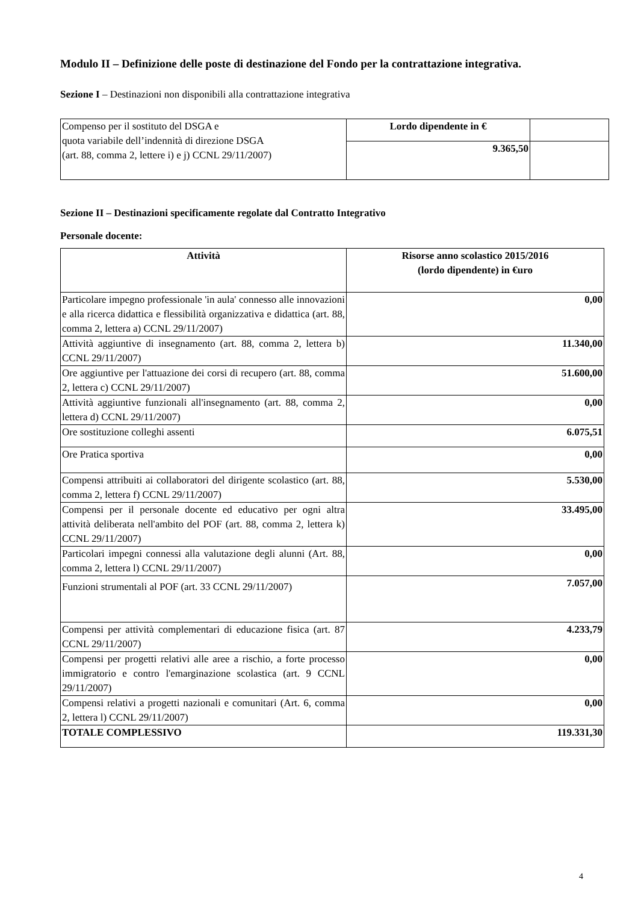Modulo II – Definizione delle poste di destinazione del Fondo per la contrattazione integrativa.
Sezione I – Destinazioni non disponibili alla contrattazione integrativa
| Compenso per il sostituto del DSGA e quota variabile dell’indennità di direzione DSGA (art. 88, comma 2, lettere i) e j) CCNL 29/11/2007) | Lordo dipendente in € | |
| | 9.365,50 | |
Sezione II – Destinazioni specificamente regolate dal Contratto Integrativo
Personale docente:
| Attività | Risorse anno scolastico 2015/2016 (lordo dipendente) in €uro |
| --- | --- |
| Particolare impegno professionale 'in aula' connesso alle innovazioni e alla ricerca didattica e flessibilità organizzativa e didattica (art. 88, comma 2, lettera a) CCNL 29/11/2007) | 0,00 |
| Attività aggiuntive di insegnamento (art. 88, comma 2, lettera b) CCNL 29/11/2007) | 11.340,00 |
| Ore aggiuntive per l'attuazione dei corsi di recupero (art. 88, comma 2, lettera c) CCNL 29/11/2007) | 51.600,00 |
| Attività aggiuntive funzionali all'insegnamento (art. 88, comma 2, lettera d) CCNL 29/11/2007) | 0,00 |
| Ore sostituzione colleghi assenti | 6.075,51 |
| Ore Pratica sportiva | 0,00 |
| Compensi attribuiti ai collaboratori del dirigente scolastico (art. 88, comma 2, lettera f) CCNL 29/11/2007) | 5.530,00 |
| Compensi per il personale docente ed educativo per ogni altra attività deliberata nell'ambito del POF (art. 88, comma 2, lettera k) CCNL 29/11/2007) | 33.495,00 |
| Particolari impegni connessi alla valutazione degli alunni (Art. 88, comma 2, lettera l) CCNL 29/11/2007) | 0,00 |
| Funzioni strumentali al POF (art. 33 CCNL 29/11/2007) | 7.057,00 |
| Compensi per attività complementari di educazione fisica (art. 87 CCNL 29/11/2007) | 4.233,79 |
| Compensi per progetti relativi alle aree a rischio, a forte processo immigratorio e contro l'emarginazione scolastica (art. 9 CCNL 29/11/2007) | 0,00 |
| Compensi relativi a progetti nazionali e comunitari (Art. 6, comma 2, lettera l) CCNL 29/11/2007) | 0,00 |
| TOTALE COMPLESSIVO | 119.331,30 |
4